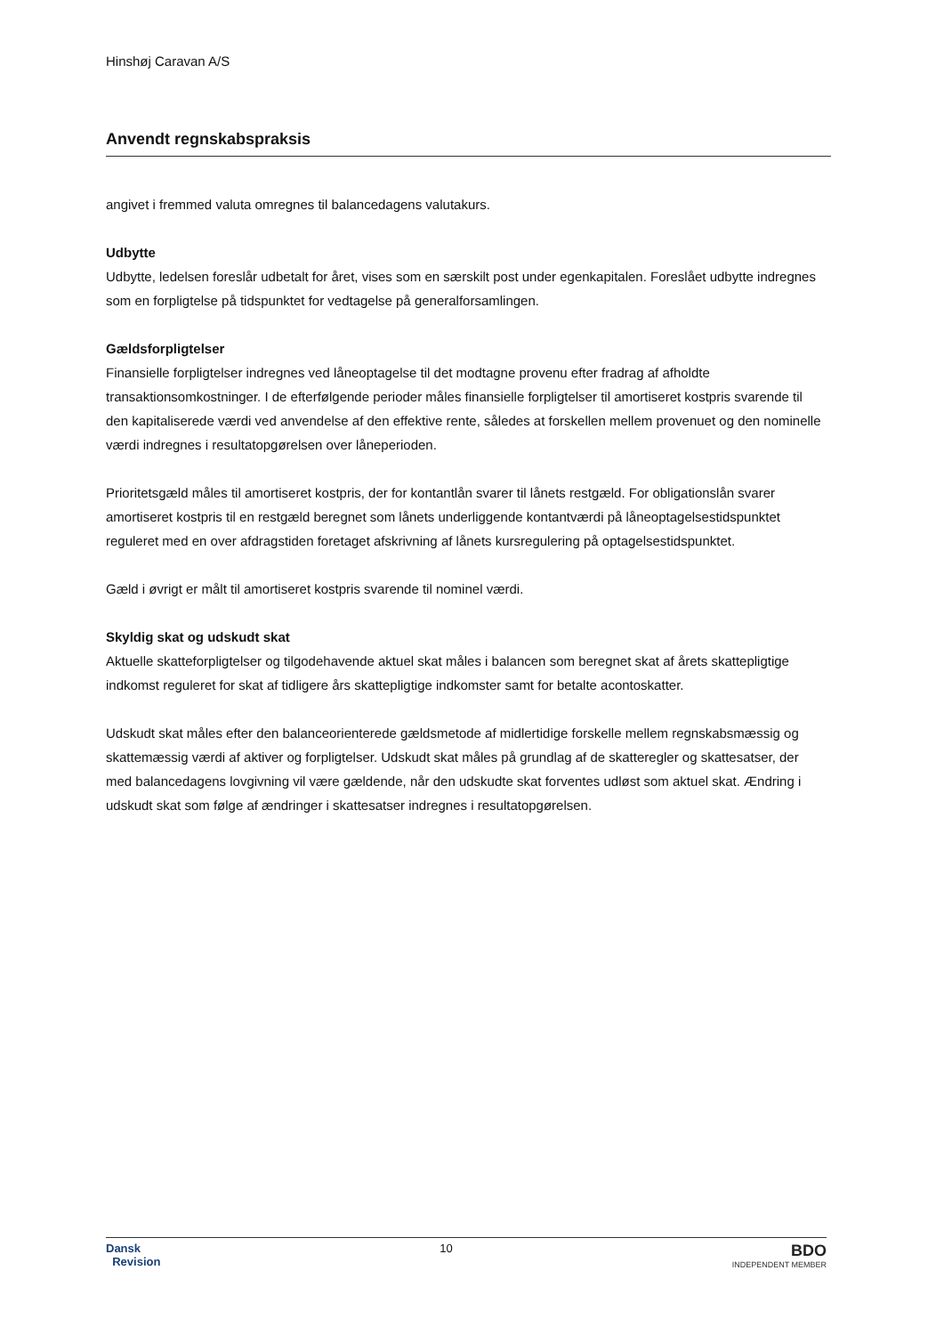Hinshøj Caravan A/S
Anvendt regnskabspraksis
angivet i fremmed valuta omregnes til balancedagens valutakurs.
Udbytte
Udbytte, ledelsen foreslår udbetalt for året, vises som en særskilt post under egenkapitalen. Foreslået udbytte indregnes som en forpligtelse på tidspunktet for vedtagelse på generalforsamlingen.
Gældsforpligtelser
Finansielle forpligtelser indregnes ved låneoptagelse til det modtagne provenu efter fradrag af afholdte transaktionsomkostninger. I de efterfølgende perioder måles finansielle forpligtelser til amortiseret kostpris svarende til den kapitaliserede værdi ved anvendelse af den effektive rente, således at forskellen mellem provenuet og den nominelle værdi indregnes i resultatopgørelsen over låneperioden.
Prioritetsgæld måles til amortiseret kostpris, der for kontantlån svarer til lånets restgæld. For obligationslån svarer amortiseret kostpris til en restgæld beregnet som lånets underliggende kontantværdi på låneoptagelsestidspunktet reguleret med en over afdragstiden foretaget afskrivning af lånets kursregulering på optagelsestidspunktet.
Gæld i øvrigt er målt til amortiseret kostpris svarende til nominel værdi.
Skyldig skat og udskudt skat
Aktuelle skatteforpligtelser og tilgodehavende aktuel skat måles i balancen som beregnet skat af årets skattepligtige indkomst reguleret for skat af tidligere års skattepligtige indkomster samt for betalte acontoskatter.
Udskudt skat måles efter den balanceorienterede gældsmetode af midlertidige forskelle mellem regnskabsmæssig og skattemæssig værdi af aktiver og forpligtelser. Udskudt skat måles på grundlag af de skatteregler og skattesatser, der med balancedagens lovgivning vil være gældende, når den udskudte skat forventes udløst som aktuel skat. Ændring i udskudt skat som følge af ændringer i skattesatser indregnes i resultatopgørelsen.
Dansk
Revision
10
BDO
INDEPENDENT MEMBER